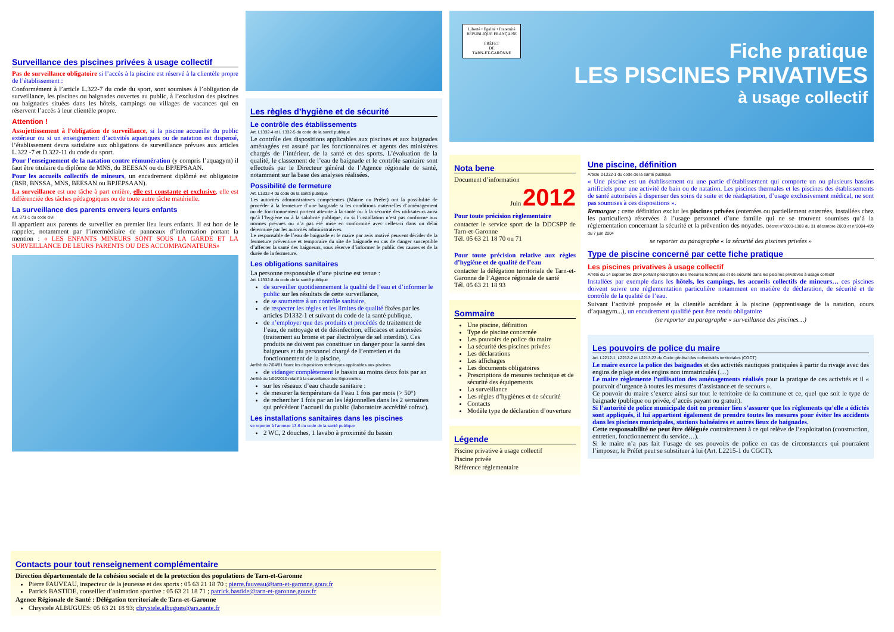Surveillance des piscines privées à usage collectif
Pas de surveillance obligatoire si l’accès à la piscine est réservé à la clientèle propre de l’établissement :
Conformément à l’article L.322-7 du code du sport, sont soumises à l’obligation de surveillance, les piscines ou baignades ouvertes au public, à l’exclusion des piscines ou baignades situées dans les hôtels, campings ou villages de vacances qui en réservent l’accès à leur clientèle propre.
Attention !
Assujettissement à l’obligation de surveillance, si la piscine accueille du public extérieur ou si un enseignement d’activités aquatiques ou de natation est dispensé, l’établissement devra satisfaire aux obligations de surveillance prévues aux articles L.322 -7 et D.322-11 du code du sport.
Pour l’enseignement de la natation contre rémunération (y compris l’aquagym) il faut être titulaire du diplôme de MNS, du BEESAN ou du BPJEPSAAN.
Pour les accueils collectifs de mineurs, un encadrement diplômé est obligatoire (BSB, BNSSA, MNS, BEESAN ou BPJEPSAAN).
La surveillance est une tâche à part entière, elle est constante et exclusive, elle est différenciée des tâches pédagogiques ou de toute autre tâche maté­rielle.
La surveillance des parents envers leurs enfants
Art. 371-1 du code civil
Il appartient aux parents de surveiller en premier lieu leurs enfants. Il est bon de le rappeler, notamment par l’intermédiaire de panneaux d’information portant la mention : « LES ENFANTS MINEURS SONT SOUS LA GARDE ET LA SURVEILLANCE DE LEURS PARENTS OU DES ACCOMPAGNATEURS»
Les règles d’hygiène et de sécurité
Le contrôle des établissements
Art. L1332-4 et L 1332-5 du code de la santé publique
Le contrôle des dispositions applicables aux piscines et aux baignades aménagées est assuré par les fonctionnaires et agents des ministères chargés de l’intérieur, de la santé et des sports. L’évaluation de la qualité, le classement de l’eau de baignade et le contrôle sanitaire sont effectués par le Directeur général de l’Agence régionale de santé, notamment sur la base des analyses réalisées.
Possibilité de fermeture
Art. L1332-4 du code de la santé publique
Les autorités administratives compétentes (Mairie ou Préfet) ont la possibilité de procéder à la fermeture d’une baignade si les conditions matérielles d’aménagement ou de fonctionnement portent atteinte à la santé ou à la sécurité des utilisateurs ainsi qu’à l’hygiène ou à la salubrité publique, ou si l’installation n’est pas conforme aux normes prévues ou n’a pas été mise en conformité avec celles-ci dans un délai déterminé par les autorités administratives.
Le responsable de l’eau de baignade et le maire par avis motivé peuvent décider de la fermeture préventive et temporaire du site de baignade en cas de danger susceptible d’affecter la santé des baigneurs, sous réserve d’informer le public des causes et de la durée de la fermeture.
Les obligations sanitaires
La personne responsable d’une piscine est tenue :
Art. L1332-8 du code de la santé publique
de surveiller quotidiennement la qualité de l’eau et d’informer le public sur les résultats de cette surveillance,
de se soumettre à un contrôle sanitaire,
de respecter les règles et les limites de qualité fixées par les articles D1332-1 et suivant du code de la santé publique,
de n’employer que des produits et procédés de traitement de l’eau, de nettoyage et de désinfection, efficaces et autorisées (traitement au brome et par électrolyse de sel interdits). Ces produits ne doivent pas constituer un danger pour la santé des baigneurs et du personnel chargé de l’entretien et du fonctionnement de la piscine,
Arrêté du 7/04/81 fixant les dispositions techniques applicables aux piscines
de vidanger complètement le bassin au moins deux fois par an
Arrêté du 1/02/2010 relatif à la surveillance des légionnelles
sur les réseaux d’eau chaude sanitaire :
de mesurer la température de l’eau 1 fois par mois (> 50°)
de rechercher 1 fois par an les légionnelles dans les 2 semaines qui précèdent l’accueil du public (laboratoire accrédité cofrac).
Les installations sanitaires dans les piscines
se reporter à l’annexe 13-6 du code de la santé publique
2 WC, 2 douches, 1 lavabo à proximité du bassin
Liberté • Égalité • Fraternité
RÉPUBLIQUE FRANÇAISE
PRÉFET
DE
TARN-ET-GARONNE
Fiche pratique
LES PISCINES PRIVATIVES
à usage collectif
Nota bene
Document d’information
Juin 2012
Pour toute précision règlementaire
contacter le service sport de la DDCSPP de Tarn-et-Garonne
Tél. 05 63 21 18 70 ou 71
Pour toute précision relative aux règles d’hygiène et de qualité de l’eau
contacter la délégation territoriale de Tarn-et-Garonne de l’Agence régionale de santé
Tél. 05 63 21 18 93
Sommaire
Une piscine, définition
Type de piscine concernée
Les pouvoirs de police du maire
La sécurité des piscines privées
Les déclarations
Les affichages
Les documents obligatoires
Prescriptions de mesures technique et de sécurité des équipements
La surveillance
Les règles d’hygiènes et de sécurité
Contacts
Modèle type de déclaration d’ouverture
Légende
Piscine privative à usage collectif
Piscine privée
Référence règlementaire
Une piscine, définition
Article D1332-1 du code de la santé publique
« Une piscine est un établissement ou une partie d’établissement qui comporte un ou plusieurs bassins artificiels pour une activité de bain ou de natation. Les piscines thermales et les piscines des établissements de santé autorisées à dispenser des soins de suite et de réadaptation, d’usage exclusivement médical, ne sont pas soumises à ces dispositions ».
Remarque : cette définition exclut les piscines privées (enterrées ou partiellement enterrées, installées chez les particuliers) réservées à l’usage personnel d’une famille qui ne se trouvent soumises qu’à la réglementation concernant la sécurité et la prévention des noyades. Décret n°2003-1389 du 31 décembre 2003 et n°2004-499 du 7 juin 2004
se reporter au paragraphe « la sécurité des piscines privées »
Type de piscine concerné par cette fiche pratique
Les piscines privatives à usage collectif
Arrêté du 14 septembre 2004 portant prescription des mesures techniques et de sécurité dans les piscines privatives à usage collectif
Installées par exemple dans les hôtels, les campings, les accueils collectifs de mineurs… ces piscines doivent suivre une réglementation particulière notamment en matière de déclaration, de sécurité et de contrôle de la qualité de l’eau.
Suivant l’activité proposée et la clientèle accédant à la piscine (apprentissage de la natation, cours d’aquagym...), un encadrement qualifié peut être rendu obligatoire
(se reporter au paragraphe « surveillance des piscines…)
Les pouvoirs de police du maire
Art. L2212-1, L2212-2 et L2213-23 du Code général des collectivités territoriales (CGCT)
Le maire exerce la police des baignades et des activités nautiques pratiquées à partir du rivage avec des engins de plage et des engins non immatriculés (…)
Le maire règlemente l’utilisation des aménagements réalisés pour la pratique de ces activités et il « pourvoit d’urgence à toutes les mesures d’assistance et de secours ».
Ce pouvoir du maire s’exerce ainsi sur tout le territoire de la commune et ce, quel que soit le type de baignade (publique ou privée, d’accès payant ou gratuit).
Si l’autorité de police municipale doit en premier lieu s’assurer que les règlements qu’elle a édictés sont appliqués, il lui appartient également de prendre toutes les mesures pour éviter les accidents dans les piscines municipales, stations balnéaires et autres lieux de baignades.
Cette responsabilité ne peut être déléguée contrairement à ce qui relève de l’exploitation (construction, entretien, fonctionnement du service…).
Si le maire n’a pas fait l’usage de ses pouvoirs de police en cas de circonstances qui pourraient l’imposer, le Préfet peut se substituer à lui (Art. L2215-1 du CGCT).
Contacts pour tout renseignement complémentaire
Direction départementale de la cohésion sociale et de la protection des populations de Tarn-et-Garonne
Pierre FAUVEAU, inspecteur de la jeunesse et des sports : 05 63 21 18 70 ; pierre.fauveau@tarn-et-garonne.gouv.fr
Patrick BASTIDE, conseiller d’animation sportive : 05 63 21 18 71 ; patrick.bastide@tarn-et-garonne.gouv.fr
Agence Régionale de Santé : Délégation territoriale de Tarn-et-Garonne
Chrystele ALBUGUES: 05 63 21 18 93; chrystele.albugues@ars.sante.fr